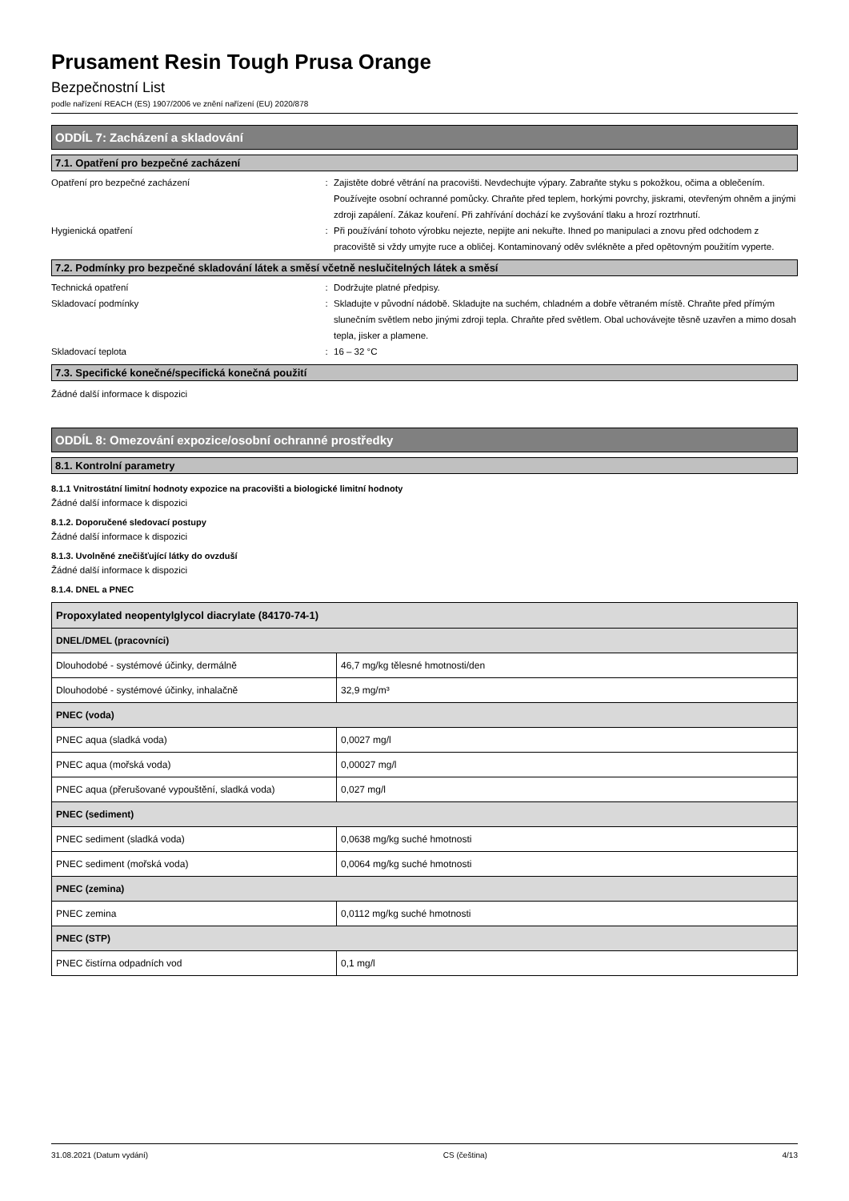Prusament Resin Tough Prusa Orange
Bezpečnostní List
podle nařízení REACH (ES) 1907/2006 ve znění nařízení (EU) 2020/878
ODDÍL 7: Zacházení a skladování
7.1. Opatření pro bezpečné zacházení
Opatření pro bezpečné zacházení : Zajistěte dobré větrání na pracovišti. Nevdechujte výpary. Zabraňte styku s pokožkou, očima a oblečením. Používejte osobní ochranné pomůcky. Chraňte před teplem, horkými povrchy, jiskrami, otevřeným ohněm a jinými zdroji zapálení. Zákaz kouření. Při zahřívání dochází ke zvyšování tlaku a hrozí roztrhnutí.
Hygienická opatření : Při používání tohoto výrobku nejezte, nepijte ani nekuřte. Ihned po manipulaci a znovu před odchodem z pracoviště si vždy umyjte ruce a obličej. Kontaminovaný oděv svlékněte a před opětovným použitím vyperte.
7.2. Podmínky pro bezpečné skladování látek a směsí včetně neslučitelných látek a směsí
Technická opatření : Dodržujte platné předpisy.
Skladovací podmínky : Skladujte v původní nádobě. Skladujte na suchém, chladném a dobře větraném místě. Chraňte před přímým slunečním světlem nebo jinými zdroji tepla. Chraňte před světlem. Obal uchovávejte těsně uzavřen a mimo dosah tepla, jisker a plamene.
Skladovací teplota : 16 – 32 °C
7.3. Specifické konečné/specifická konečná použití
Žádné další informace k dispozici
ODDÍL 8: Omezování expozice/osobní ochranné prostředky
8.1. Kontrolní parametry
8.1.1 Vnitrostátní limitní hodnoty expozice na pracovišti a biologické limitní hodnoty
Žádné další informace k dispozici
8.1.2. Doporučené sledovací postupy
Žádné další informace k dispozici
8.1.3. Uvolněné znečišťující látky do ovzduší
Žádné další informace k dispozici
8.1.4. DNEL a PNEC
| Propoxylated neopentylglycol diacrylate (84170-74-1) | |
| --- | --- |
| DNEL/DMEL (pracovníci) | |
| Dlouhodobé - systémové účinky, dermálně | 46,7 mg/kg tělesné hmotnosti/den |
| Dlouhodobé - systémové účinky, inhalačně | 32,9 mg/m³ |
| PNEC (voda) | |
| PNEC aqua (sladká voda) | 0,0027 mg/l |
| PNEC aqua (mořská voda) | 0,00027 mg/l |
| PNEC aqua (přerušované vypouštění, sladká voda) | 0,027 mg/l |
| PNEC (sediment) | |
| PNEC sediment (sladká voda) | 0,0638 mg/kg suché hmotnosti |
| PNEC sediment (mořská voda) | 0,0064 mg/kg suché hmotnosti |
| PNEC (zemina) | |
| PNEC zemina | 0,0112 mg/kg suché hmotnosti |
| PNEC (STP) | |
| PNEC čistírna odpadních vod | 0,1 mg/l |
31.08.2021 (Datum vydání) CS (čeština) 4/13